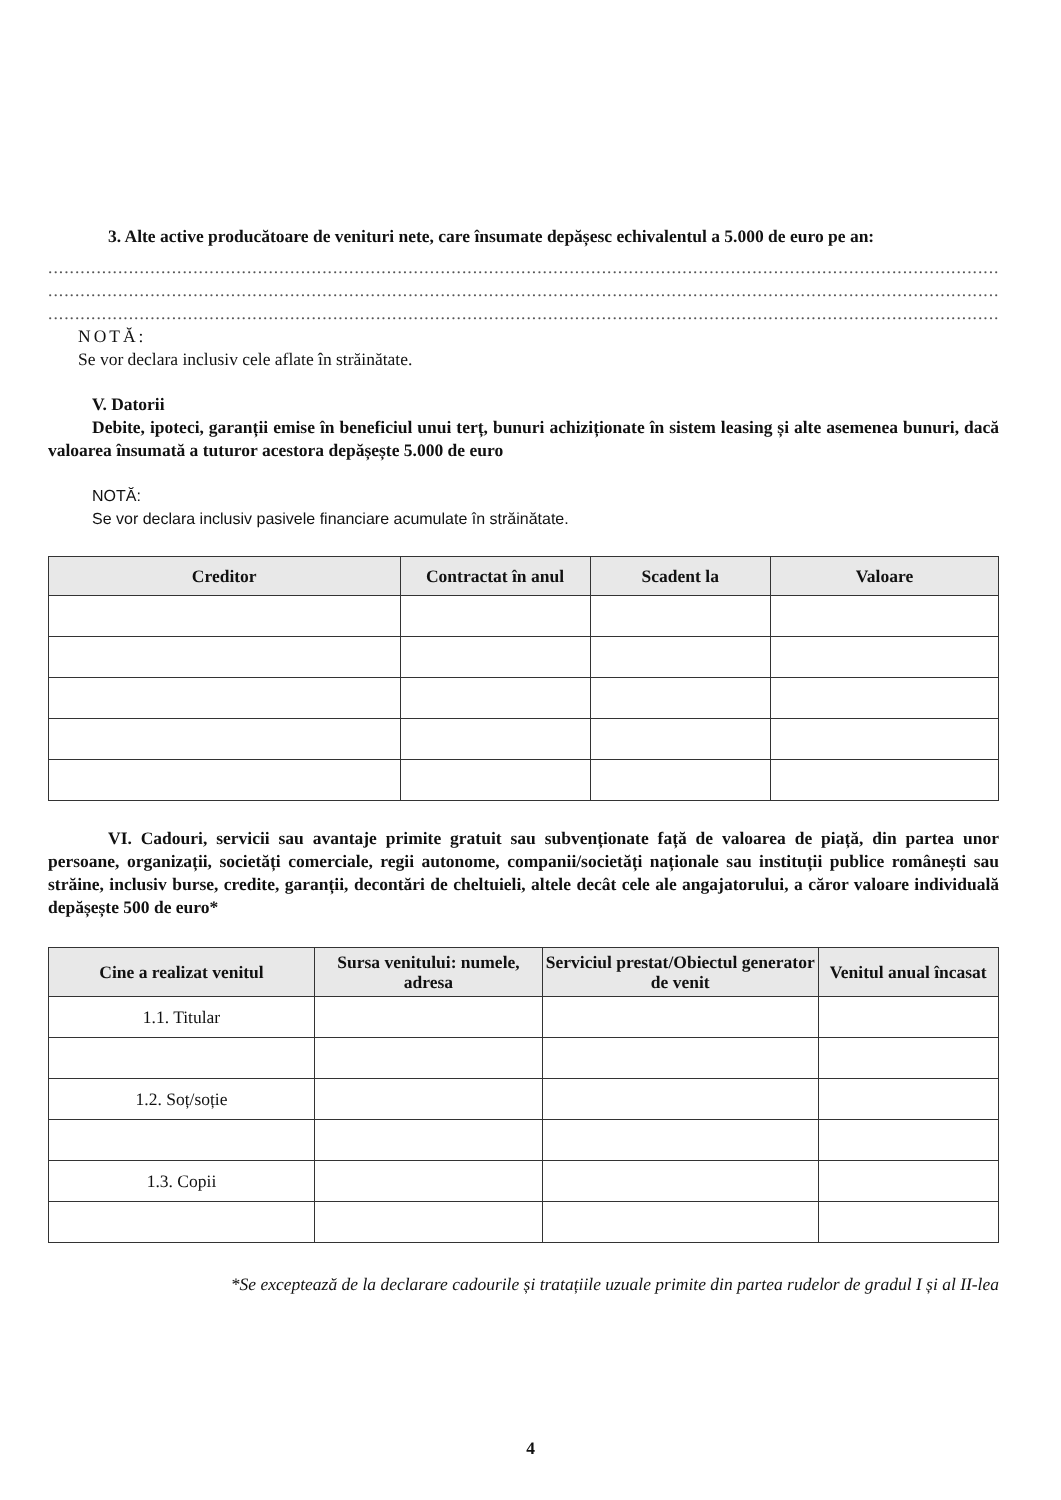3. Alte active producătoare de venituri nete, care însumate depășesc echivalentul a 5.000 de euro pe an:
.........................................................................................................................................................................................
.........................................................................................................................................................................................
.........................................................................................................................................................................................
NOTĂ:
Se vor declara inclusiv cele aflate în străinătate.
V. Datorii
Debite, ipoteci, garanții emise în beneficiul unui terț, bunuri achiziționate în sistem leasing și alte asemenea bunuri, dacă valoarea însumată a tuturor acestora depășește 5.000 de euro
NOTĂ:
Se vor declara inclusiv pasivele financiare acumulate în străinătate.
| Creditor | Contractat în anul | Scadent la | Valoare |
| --- | --- | --- | --- |
VI. Cadouri, servicii sau avantaje primite gratuit sau subvenționate față de valoarea de piață, din partea unor persoane, organizații, societăți comerciale, regii autonome, companii/societăți naționale sau instituții publice românești sau străine, inclusiv burse, credite, garanții, decontări de cheltuieli, altele decât cele ale angajatorului, a căror valoare individuală depășește 500 de euro*
| Cine a realizat venitul | Sursa venitului: numele, adresa | Serviciul prestat/Obiectul generator de venit | Venitul anual încasat |
| --- | --- | --- | --- |
| 1.1. Titular | | | |
| 1.2. Soț/soție | | | |
| 1.3. Copii | | | |
*Se exceptează de la declarare cadourile și tratațiile uzuale primite din partea rudelor de gradul I și al II-lea
4